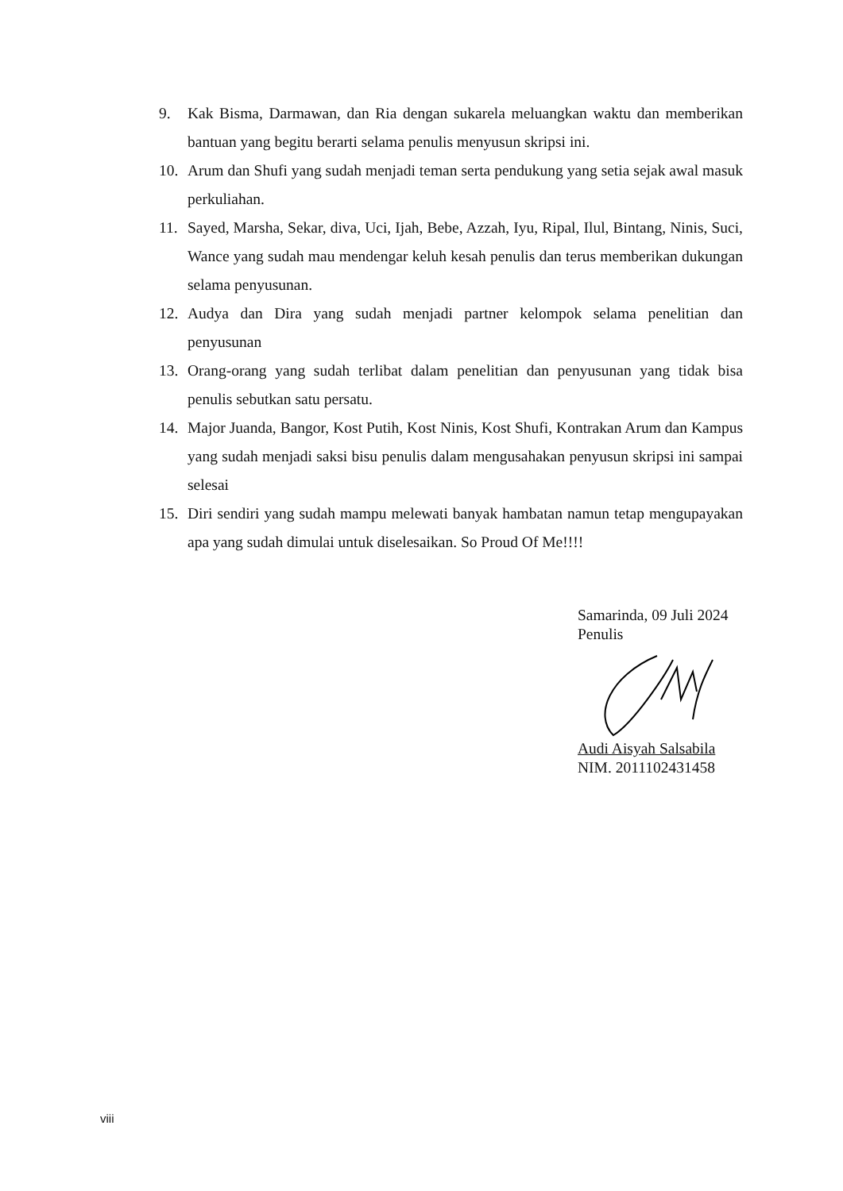9. Kak Bisma, Darmawan, dan Ria dengan sukarela meluangkan waktu dan memberikan bantuan yang begitu berarti selama penulis menyusun skripsi ini.
10. Arum dan Shufi yang sudah menjadi teman serta pendukung yang setia sejak awal masuk perkuliahan.
11. Sayed, Marsha, Sekar, diva, Uci, Ijah, Bebe, Azzah, Iyu, Ripal, Ilul, Bintang, Ninis, Suci, Wance yang sudah mau mendengar keluh kesah penulis dan terus memberikan dukungan selama penyusunan.
12. Audya dan Dira yang sudah menjadi partner kelompok selama penelitian dan penyusunan
13. Orang-orang yang sudah terlibat dalam penelitian dan penyusunan yang tidak bisa penulis sebutkan satu persatu.
14. Major Juanda, Bangor, Kost Putih, Kost Ninis, Kost Shufi, Kontrakan Arum dan Kampus yang sudah menjadi saksi bisu penulis dalam mengusahakan penyusun skripsi ini sampai selesai
15. Diri sendiri yang sudah mampu melewati banyak hambatan namun tetap mengupayakan apa yang sudah dimulai untuk diselesaikan. So Proud Of Me!!!!
Samarinda, 09 Juli 2024
Penulis
Audi Aisyah Salsabila
NIM. 2011102431458
viii